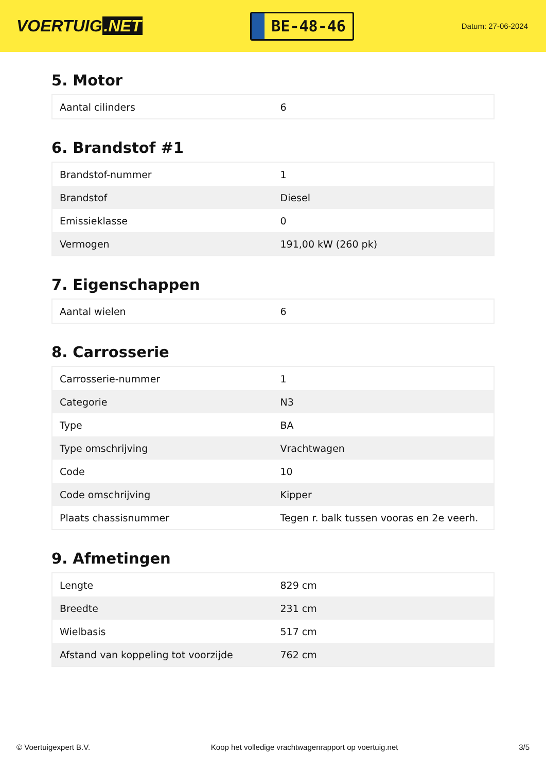VOERTUIG.NET
BE-48-46
Datum: 27-06-2024
5. Motor
| Aantal cilinders | 6 |
6. Brandstof #1
| Brandstof-nummer | 1 |
| Brandstof | Diesel |
| Emissieklasse | 0 |
| Vermogen | 191,00 kW (260 pk) |
7. Eigenschappen
| Aantal wielen | 6 |
8. Carrosserie
| Carrosserie-nummer | 1 |
| Categorie | N3 |
| Type | BA |
| Type omschrijving | Vrachtwagen |
| Code | 10 |
| Code omschrijving | Kipper |
| Plaats chassisnummer | Tegen r. balk tussen vooras en 2e veerh. |
9. Afmetingen
| Lengte | 829 cm |
| Breedte | 231 cm |
| Wielbasis | 517 cm |
| Afstand van koppeling tot voorzijde | 762 cm |
© Voertuigexpert B.V. Koop het volledige vrachtwagenrapport op voertuig.net 3/5